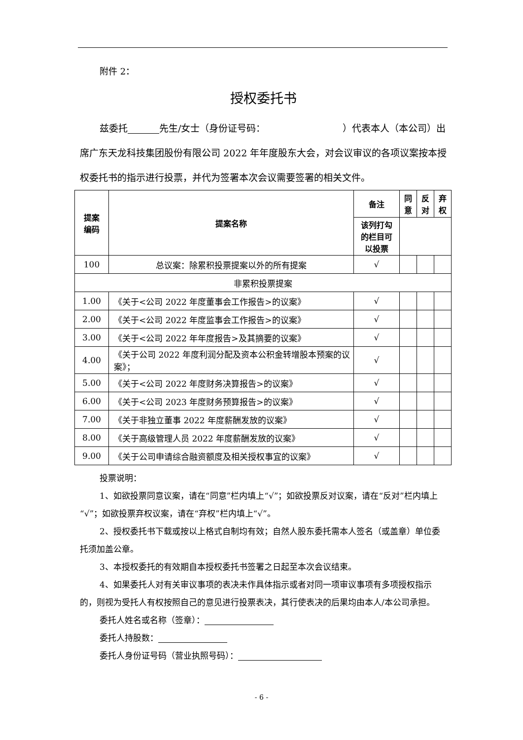附件 2：
授权委托书
兹委托 先生/女士（身份证号码： ）代表本人（本公司）出席广东天龙科技集团股份有限公司 2022 年年度股东大会，对会议审议的各项议案按本授权委托书的指示进行投票，并代为签署本次会议需要签署的相关文件。
| 提案 编码 | 提案名称 | 备注 | 同 意 | 反 对 | 弃 权 |
| --- | --- | --- | --- | --- | --- |
| | | 该列打勾 的栏目可 以投票 | | | |
| 100 | 总议案：除累积投票提案以外的所有提案 | √ | | | |
| 非累积投票提案 | | | | | |
| 1.00 | 《关于<公司 2022 年度董事会工作报告>的议案》 | √ | | | |
| 2.00 | 《关于<公司 2022 年度监事会工作报告>的议案》 | √ | | | |
| 3.00 | 《关于<公司 2022 年年度报告>及其摘要的议案》 | √ | | | |
| 4.00 | 《关于公司 2022 年度利润分配及资本公积金转增股本预案的议案》； | √ | | | |
| 5.00 | 《关于<公司 2022 年度财务决算报告>的议案》 | √ | | | |
| 6.00 | 《关于<公司 2023 年度财务预算报告>的议案》 | √ | | | |
| 7.00 | 《关于非独立董事 2022 年度薪酬发放的议案》 | √ | | | |
| 8.00 | 《关于高级管理人员 2022 年度薪酬发放的议案》 | √ | | | |
| 9.00 | 《关于公司申请综合融资额度及相关授权事宜的议案》 | √ | | | |
投票说明：
1、如欲投票同意议案，请在“同意”栏内填上“√”；如欲投票反对议案，请在“反对”栏内填上“√”；如欲投票弃权议案，请在“弃权”栏内填上“√”。
2、授权委托书下载或按以上格式自制均有效；自然人股东委托需本人签名（或盖章）单位委托须加盖公章。
3、本授权委托的有效期自本授权委托书签署之日起至本次会议结束。
4、如果委托人对有关审议事项的表决未作具体指示或者对同一项审议事项有多项授权指示的，则视为受托人有权按照自己的意见进行投票表决，其行使表决的后果均由本人/本公司承担。
委托人姓名或名称（签章）：
委托人持股数：
委托人身份证号码（营业执照号码）：
- 6 -